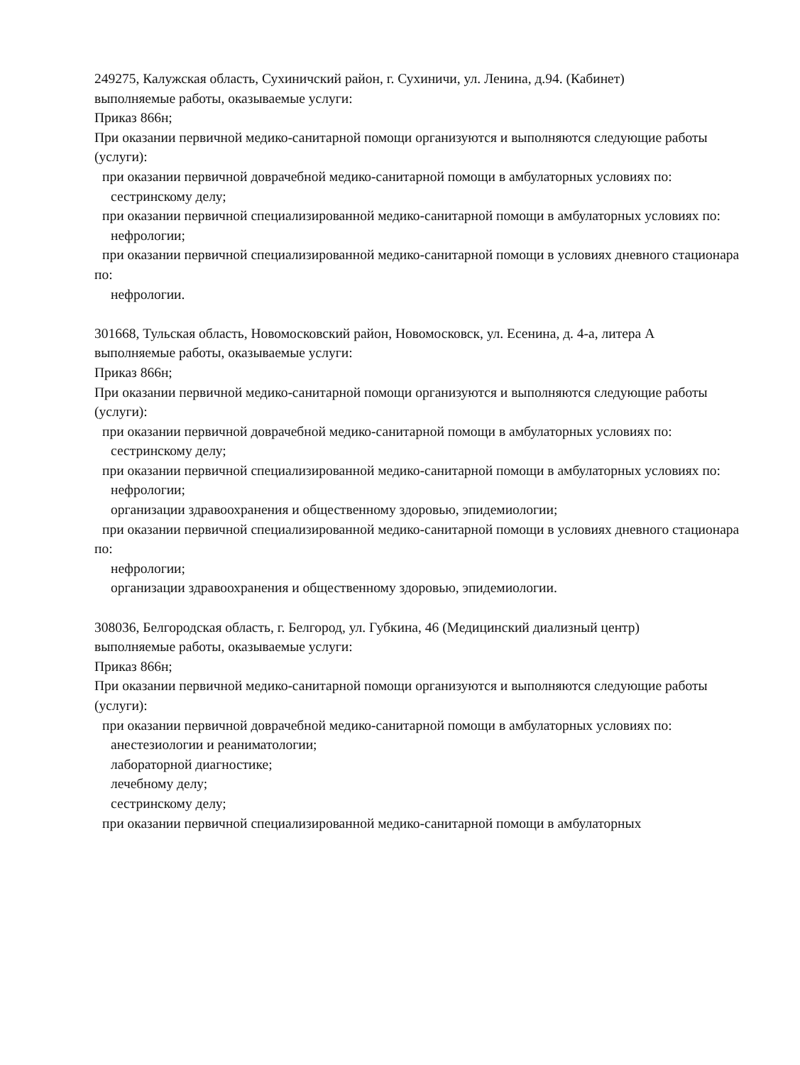249275, Калужская область, Сухиничский район, г. Сухиничи, ул. Ленина, д.94. (Кабинет)
выполняемые работы, оказываемые услуги:
Приказ 866н;
При оказании первичной медико-санитарной помощи организуются и выполняются следующие работы (услуги):
при оказании первичной доврачебной медико-санитарной помощи в амбулаторных условиях по:
сестринскому делу;
при оказании первичной специализированной медико-санитарной помощи в амбулаторных условиях по:
нефрологии;
при оказании первичной специализированной медико-санитарной помощи в условиях дневного стационара по:
нефрологии.
301668, Тульская область, Новомосковский район, Новомосковск, ул. Есенина, д. 4-а, литера А
выполняемые работы, оказываемые услуги:
Приказ 866н;
При оказании первичной медико-санитарной помощи организуются и выполняются следующие работы (услуги):
при оказании первичной доврачебной медико-санитарной помощи в амбулаторных условиях по:
сестринскому делу;
при оказании первичной специализированной медико-санитарной помощи в амбулаторных условиях по:
нефрологии;
организации здравоохранения и общественному здоровью, эпидемиологии;
при оказании первичной специализированной медико-санитарной помощи в условиях дневного стационара по:
нефрологии;
организации здравоохранения и общественному здоровью, эпидемиологии.
308036, Белгородская область, г. Белгород, ул. Губкина, 46 (Медицинский диализный центр)
выполняемые работы, оказываемые услуги:
Приказ 866н;
При оказании первичной медико-санитарной помощи организуются и выполняются следующие работы (услуги):
при оказании первичной доврачебной медико-санитарной помощи в амбулаторных условиях по:
анестезиологии и реаниматологии;
лабораторной диагностике;
лечебному делу;
сестринскому делу;
при оказании первичной специализированной медико-санитарной помощи в амбулаторных